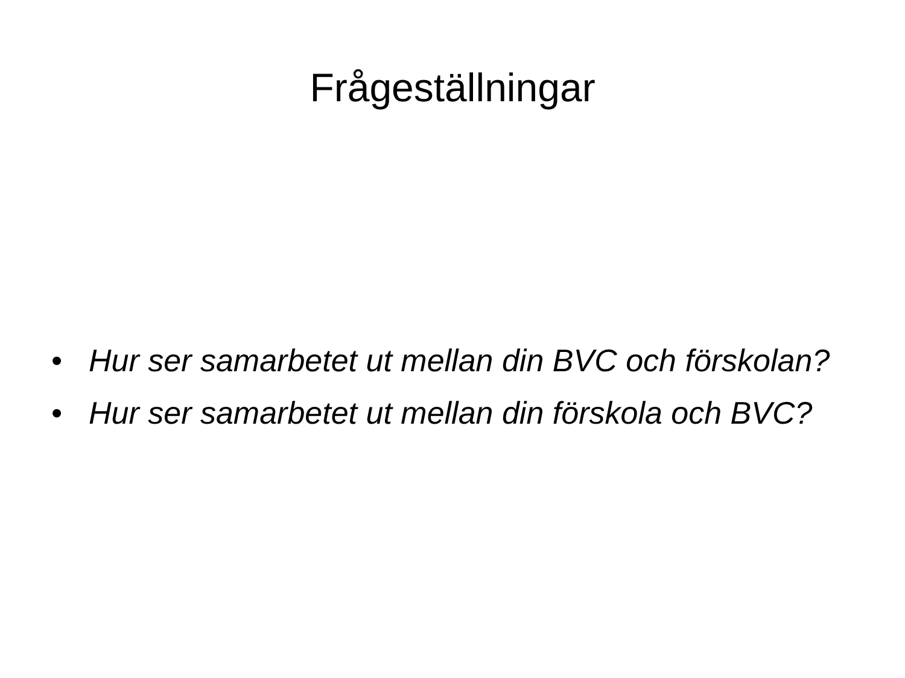Frågeställningar
• Hur ser samarbetet ut mellan din BVC och förskolan?
• Hur ser samarbetet ut mellan din förskola och BVC?